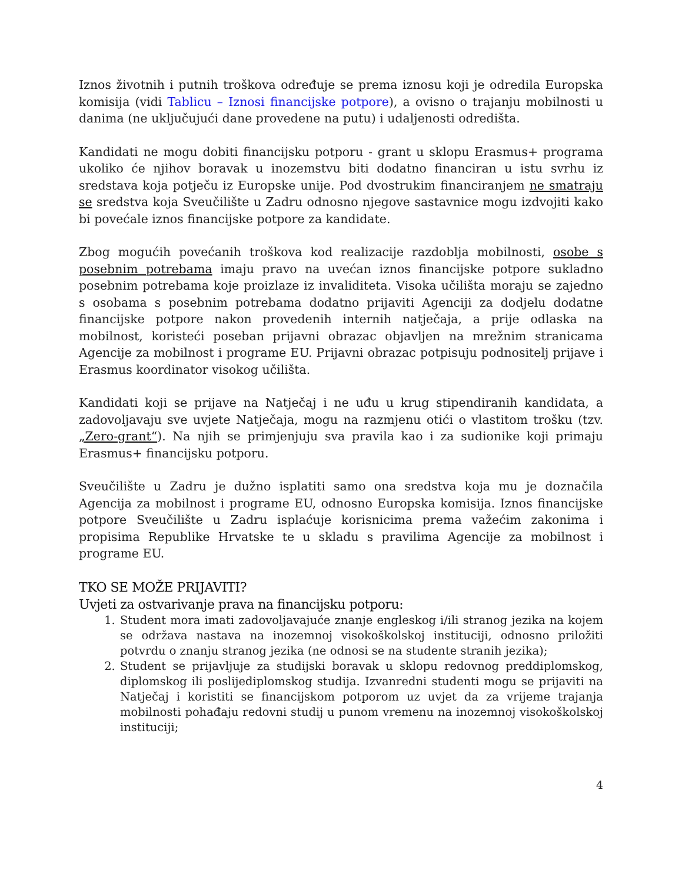Iznos životnih i putnih troškova određuje se prema iznosu koji je odredila Europska komisija (vidi Tablicu – Iznosi financijske potpore), a ovisno o trajanju mobilnosti u danima (ne uključujući dane provedene na putu) i udaljenosti odredišta.
Kandidati ne mogu dobiti financijsku potporu - grant u sklopu Erasmus+ programa ukoliko će njihov boravak u inozemstvu biti dodatno financiran u istu svrhu iz sredstava koja potječu iz Europske unije. Pod dvostrukim financiranjem ne smatraju se sredstva koja Sveučilište u Zadru odnosno njegove sastavnice mogu izdvojiti kako bi povećale iznos financijske potpore za kandidate.
Zbog mogućih povećanih troškova kod realizacije razdoblja mobilnosti, osobe s posebnim potrebama imaju pravo na uvećan iznos financijske potpore sukladno posebnim potrebama koje proizlaze iz invaliditeta. Visoka učilišta moraju se zajedno s osobama s posebnim potrebama dodatno prijaviti Agenciji za dodjelu dodatne financijske potpore nakon provedenih internih natječaja, a prije odlaska na mobilnost, koristeći poseban prijavni obrazac objavljen na mrežnim stranicama Agencije za mobilnost i programe EU. Prijavni obrazac potpisuju podnositelj prijave i Erasmus koordinator visokog učilišta.
Kandidati koji se prijave na Natječaj i ne uđu u krug stipendiranih kandidata, a zadovoljavaju sve uvjete Natječaja, mogu na razmjenu otići o vlastitom trošku (tzv. „Zero-grant“). Na njih se primjenjuju sva pravila kao i za sudionike koji primaju Erasmus+ financijsku potporu.
Sveučilište u Zadru je dužno isplatiti samo ona sredstva koja mu je doznačila Agencija za mobilnost i programe EU, odnosno Europska komisija. Iznos financijske potpore Sveučilište u Zadru isplaćuje korisnicima prema važećim zakonima i propisima Republike Hrvatske te u skladu s pravilima Agencije za mobilnost i programe EU.
TKO SE MOŽE PRIJAVITI?
Uvjeti za ostvarivanje prava na financijsku potporu:
1. Student mora imati zadovoljavajuće znanje engleskog i/ili stranog jezika na kojem se održava nastava na inozemnoj visokoškolskoj instituciji, odnosno priložiti potvrdu o znanju stranog jezika (ne odnosi se na studente stranih jezika);
2. Student se prijavljuje za studijski boravak u sklopu redovnog preddiplomskog, diplomskog ili poslijediplomskog studija. Izvanredni studenti mogu se prijaviti na Natječaj i koristiti se financijskom potporom uz uvjet da za vrijeme trajanja mobilnosti pohađaju redovni studij u punom vremenu na inozemnoj visokoškolskoj instituciji;
4